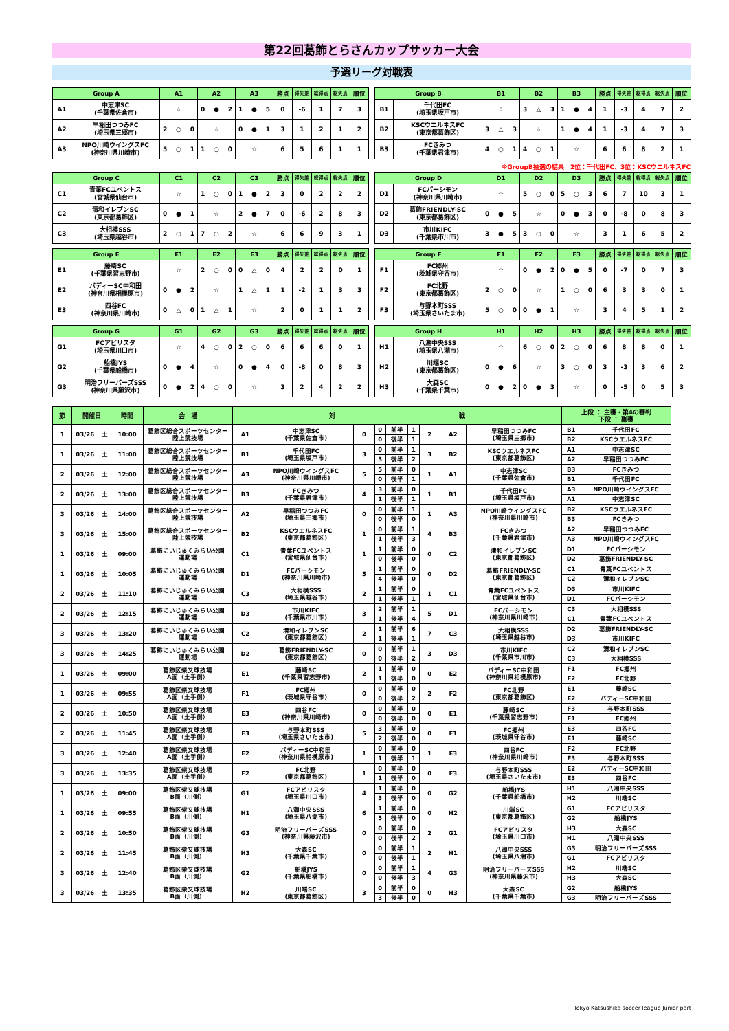第22回葛飾とらさんカップサッカー大会
予選リーグ対戦表
| Group A | | A1 | A2 | A3 | 勝点 | 得失差 | 総得点 | 総失点 | 順位 |
| --- | --- | --- | --- | --- | --- | --- | --- | --- | --- |
| A1 | 中志津SC (千葉県佐倉市) | ☆ | 0 ● 2 | 1 ● 5 | 0 | -6 | 1 | 7 | 3 |
| A2 | 早稲田つつみFC (埼玉県三郷市) | 2 ○ 0 | ☆ | 0 ● 1 | 3 | 1 | 2 | 1 | 2 |
| A3 | NPO川崎ウイングスFC (神奈川県川崎市) | 5 ○ 1 | 1 ○ 0 | ☆ | 6 | 5 | 6 | 1 | 1 |
| Group B | | B1 | B2 | B3 | 勝点 | 得失差 | 総得点 | 総失点 | 順位 |
| --- | --- | --- | --- | --- | --- | --- | --- | --- | --- |
| B1 | 千代田FC (埼玉県坂戸市) | ☆ | 3 △ 3 | 1 ● 4 | 1 | -3 | 4 | 7 | 2 |
| B2 | KSCウエルネスFC (東京都葛飾区) | 3 △ 3 | ☆ | 1 ● 4 | 1 | -3 | 4 | 7 | 3 |
| B3 | FCきみつ (千葉県君津市) | 4 ○ 1 | 4 ○ 1 | ☆ | 6 | 6 | 8 | 2 | 1 |
※GroupB抽選の結果　2位：千代田FC、3位：KSCウエルネスFC
| Group C | | C1 | C2 | C3 | 勝点 | 得失差 | 総得点 | 総失点 | 順位 |
| --- | --- | --- | --- | --- | --- | --- | --- | --- | --- |
| C1 | 青葉FCユベントス (宮城県仙台市) | ☆ | 1 ○ 0 | 1 ● 2 | 3 | 0 | 2 | 2 | 2 |
| C2 | 清和イレブンSC (東京都葛飾区) | 0 ● 1 | ☆ | 2 ● 7 | 0 | -6 | 2 | 8 | 3 |
| C3 | 大相模SSS (埼玉県越谷市) | 2 ○ 1 | 7 ○ 2 | ☆ | 6 | 6 | 9 | 3 | 1 |
| Group D | | D1 | D2 | D3 | 勝点 | 得失差 | 総得点 | 総失点 | 順位 |
| --- | --- | --- | --- | --- | --- | --- | --- | --- | --- |
| D1 | FCパーシモン (神奈川県川崎市) | ☆ | 5 ○ 0 | 5 ○ 3 | 6 | 7 | 10 | 3 | 1 |
| D2 | 葛飾FRIENDLY-SC (東京都葛飾区) | 0 ● 5 | ☆ | 0 ● 3 | 0 | -8 | 0 | 8 | 3 |
| D3 | 市川KIFC (千葉県市川市) | 3 ● 5 | 3 ○ 0 | ☆ | 3 | 1 | 6 | 5 | 2 |
| Group E | | E1 | E2 | E3 | 勝点 | 得失差 | 総得点 | 総失点 | 順位 |
| --- | --- | --- | --- | --- | --- | --- | --- | --- | --- |
| E1 | 藤崎SC (千葉県習志野市) | ☆ | 2 ○ 0 | 0 △ 0 | 4 | 2 | 2 | 0 | 1 |
| E2 | バディーSC中和田 (神奈川県相模原市) | 0 ● 2 | ☆ | 1 △ 1 | 1 | -2 | 1 | 3 | 3 |
| E3 | 四谷FC (神奈川県川崎市) | 0 △ 0 | 1 △ 1 | ☆ | 2 | 0 | 1 | 1 | 2 |
| Group F | | F1 | F2 | F3 | 勝点 | 得失差 | 総得点 | 総失点 | 順位 |
| --- | --- | --- | --- | --- | --- | --- | --- | --- | --- |
| F1 | FC郷州 (茨城県守谷市) | ☆ | 0 ● 2 | 0 ● 5 | 0 | -7 | 0 | 7 | 3 |
| F2 | FC北野 (東京都葛飾区) | 2 ○ 0 | ☆ | 1 ○ 0 | 6 | 3 | 3 | 0 | 1 |
| F3 | 与野本町SSS (埼玉県さいたま市) | 5 ○ 0 | 0 ● 1 | ☆ | 3 | 4 | 5 | 1 | 2 |
| Group G | | G1 | G2 | G3 | 勝点 | 得失差 | 総得点 | 総失点 | 順位 |
| --- | --- | --- | --- | --- | --- | --- | --- | --- | --- |
| G1 | FCアビリスタ (埼玉県川口市) | ☆ | 4 ○ 0 | 2 ○ 0 | 6 | 6 | 6 | 0 | 1 |
| G2 | 船橋JYS (千葉県船橋市) | 0 ● 4 | ☆ | 0 ● 4 | 0 | -8 | 0 | 8 | 3 |
| G3 | 明治フリーバーズSSS (神奈川県藤沢市) | 0 ● 2 | 4 ○ 0 | ☆ | 3 | 2 | 4 | 2 | 2 |
| Group H | | H1 | H2 | H3 | 勝点 | 得失差 | 総得点 | 総失点 | 順位 |
| --- | --- | --- | --- | --- | --- | --- | --- | --- | --- |
| H1 | 八潮中央SSS (埼玉県八潮市) | ☆ | 6 ○ 0 | 2 ○ 0 | 6 | 8 | 8 | 0 | 1 |
| H2 | 川端SC (東京都葛飾区) | 0 ● 6 | ☆ | 3 ○ 0 | 3 | -3 | 3 | 6 | 2 |
| H3 | 大森SC (千葉県千葉市) | 0 ● 2 | 0 ● 3 | ☆ | 0 | -5 | 0 | 5 | 3 |
| 節 | 開催日 | | 時間 | 会 場 | 対 戦 | | | | | | | | | 上段 ： 主審・第4の審判 下段 ： 副審 | |
| --- | --- | --- | --- | --- | --- | --- | --- | --- | --- | --- | --- | --- | --- | --- | --- |
| 1 | 03/26 | 土 | 10:00 | 葛飾区総合スポーツセンター 陸上競技場 | A1 | 中志津SC (千葉県佐倉市) | 0 | 0 | 前半 | 1 | 2 | A2 | 早稲田つつみFC (埼玉県三郷市) | B1 | 千代田FC |
| | | | | | | | | 0 | 後半 | 1 | | | | B2 | KSCウエルネスFC |
| 1 | 03/26 | 土 | 11:00 | 葛飾区総合スポーツセンター 陸上競技場 | B1 | 千代田FC (埼玉県坂戸市) | 3 | 0 | 前半 | 1 | 3 | B2 | KSCウエルネスFC (東京都葛飾区) | A1 | 中志津SC |
| | | | | | | | | 3 | 後半 | 2 | | | | A2 | 早稲田つつみFC |
| 2 | 03/26 | 土 | 12:00 | 葛飾区総合スポーツセンター 陸上競技場 | A3 | NPO川崎ウイングスFC (神奈川県川崎市) | 5 | 5 | 前半 | 0 | 1 | A1 | 中志津SC (千葉県佐倉市) | B3 | FCきみつ |
| | | | | | | | | 0 | 後半 | 1 | | | | B1 | 千代田FC |
| 2 | 03/26 | 土 | 13:00 | 葛飾区総合スポーツセンター 陸上競技場 | B3 | FCきみつ (千葉県君津市) | 4 | 3 | 前半 | 0 | 1 | B1 | 千代田FC (埼玉県坂戸市) | A3 | NPO川崎ウイングスFC |
| | | | | | | | | 1 | 後半 | 1 | | | | A1 | 中志津SC |
| 3 | 03/26 | 土 | 14:00 | 葛飾区総合スポーツセンター 陸上競技場 | A2 | 早稲田つつみFC (埼玉県三郷市) | 0 | 0 | 前半 | 1 | 1 | A3 | NPO川崎ウイングスFC (神奈川県川崎市) | B2 | KSCウエルネスFC |
| | | | | | | | | 0 | 後半 | 0 | | | | B3 | FCきみつ |
| 3 | 03/26 | 土 | 15:00 | 葛飾区総合スポーツセンター 陸上競技場 | B2 | KSCウエルネスFC (東京都葛飾区) | 1 | 0 | 前半 | 1 | 4 | B3 | FCきみつ (千葉県君津市) | A2 | 早稲田つつみFC |
| | | | | | | | | 1 | 後半 | 3 | | | | A3 | NPO川崎ウイングスFC |
| 1 | 03/26 | 土 | 09:00 | 葛飾にいじゅくみらい公園 運動場 | C1 | 青葉FCユベントス (宮城県仙台市) | 1 | 1 | 前半 | 0 | 0 | C2 | 清和イレブンSC (東京都葛飾区) | D1 | FCパーシモン |
| | | | | | | | | 0 | 後半 | 0 | | | | D2 | 葛飾FRIENDLY-SC |
| 1 | 03/26 | 土 | 10:05 | 葛飾にいじゅくみらい公園 運動場 | D1 | FCパーシモン (神奈川県川崎市) | 5 | 1 | 前半 | 0 | 0 | D2 | 葛飾FRIENDLY-SC (東京都葛飾区) | C1 | 青葉FCユベントス |
| | | | | | | | | 4 | 後半 | 0 | | | | C2 | 清和イレブンSC |
| 2 | 03/26 | 土 | 11:10 | 葛飾にいじゅくみらい公園 運動場 | C3 | 大相模SSS (埼玉県越谷市) | 2 | 1 | 前半 | 0 | 1 | C1 | 青葉FCユベントス (宮城県仙台市) | D3 | 市川KIFC |
| | | | | | | | | 1 | 後半 | 1 | | | | D1 | FCパーシモン |
| 2 | 03/26 | 土 | 12:15 | 葛飾にいじゅくみらい公園 運動場 | D3 | 市川KIFC (千葉県市川市) | 3 | 2 | 前半 | 1 | 5 | D1 | FCパーシモン (神奈川県川崎市) | C3 | 大相模SSS |
| | | | | | | | | 1 | 後半 | 4 | | | | C1 | 青葉FCユベントス |
| 3 | 03/26 | 土 | 13:20 | 葛飾にいじゅくみらい公園 運動場 | C2 | 清和イレブンSC (東京都葛飾区) | 2 | 1 | 前半 | 6 | 7 | C3 | 大相模SSS (埼玉県越谷市) | D2 | 葛飾FRIENDLY-SC |
| | | | | | | | | 1 | 後半 | 1 | | | | D3 | 市川KIFC |
| 3 | 03/26 | 土 | 14:25 | 葛飾にいじゅくみらい公園 運動場 | D2 | 葛飾FRIENDLY-SC (東京都葛飾区) | 0 | 0 | 前半 | 1 | 3 | D3 | 市川KIFC (千葉県市川市) | C2 | 清和イレブンSC |
| | | | | | | | | 0 | 後半 | 2 | | | | C3 | 大相模SSS |
| 1 | 03/26 | 土 | 09:00 | 葛飾区柴又球技場 A面（土手側） | E1 | 藤崎SC (千葉県習志野市) | 2 | 1 | 前半 | 0 | 0 | E2 | バディーSC中和田 (神奈川県相模原市) | F1 | FC郷州 |
| | | | | | | | | 1 | 後半 | 0 | | | | F2 | FC北野 |
| 1 | 03/26 | 土 | 09:55 | 葛飾区柴又球技場 A面（土手側） | F1 | FC郷州 (茨城県守谷市) | 0 | 0 | 前半 | 0 | 2 | F2 | FC北野 (東京都葛飾区) | E1 | 藤崎SC |
| | | | | | | | | 0 | 後半 | 2 | | | | E2 | バディーSC中和田 |
| 2 | 03/26 | 土 | 10:50 | 葛飾区柴又球技場 A面（土手側） | E3 | 四谷FC (神奈川県川崎市) | 0 | 0 | 前半 | 0 | 0 | E1 | 藤崎SC (千葉県習志野市) | F3 | 与野本町SSS |
| | | | | | | | | 0 | 後半 | 0 | | | | F1 | FC郷州 |
| 2 | 03/26 | 土 | 11:45 | 葛飾区柴又球技場 A面（土手側） | F3 | 与野本町SSS (埼玉県さいたま市) | 5 | 3 | 前半 | 0 | 0 | F1 | FC郷州 (茨城県守谷市) | E3 | 四谷FC |
| | | | | | | | | 2 | 後半 | 0 | | | | E1 | 藤崎SC |
| 3 | 03/26 | 土 | 12:40 | 葛飾区柴又球技場 A面（土手側） | E2 | バディーSC中和田 (神奈川県相模原市) | 1 | 0 | 前半 | 0 | 1 | E3 | 四谷FC (神奈川県川崎市) | F2 | FC北野 |
| | | | | | | | | 1 | 後半 | 1 | | | | F3 | 与野本町SSS |
| 3 | 03/26 | 土 | 13:35 | 葛飾区柴又球技場 A面（土手側） | F2 | FC北野 (東京都葛飾区) | 1 | 0 | 前半 | 0 | 0 | F3 | 与野本町SSS (埼玉県さいたま市) | E2 | バディーSC中和田 |
| | | | | | | | | 1 | 後半 | 0 | | | | E3 | 四谷FC |
| 1 | 03/26 | 土 | 09:00 | 葛飾区柴又球技場 B面（川側） | G1 | FCアビリスタ (埼玉県川口市) | 4 | 1 | 前半 | 0 | 0 | G2 | 船橋JYS (千葉県船橋市) | H1 | 八潮中央SSS |
| | | | | | | | | 3 | 後半 | 0 | | | | H2 | 川端SC |
| 1 | 03/26 | 土 | 09:55 | 葛飾区柴又球技場 B面（川側） | H1 | 八潮中央SSS (埼玉県八潮市) | 6 | 1 | 前半 | 0 | 0 | H2 | 川端SC (東京都葛飾区) | G1 | FCアビリスタ |
| | | | | | | | | 5 | 後半 | 0 | | | | G2 | 船橋JYS |
| 2 | 03/26 | 土 | 10:50 | 葛飾区柴又球技場 B面（川側） | G3 | 明治フリーバーズSSS (神奈川県藤沢市) | 0 | 0 | 前半 | 0 | 2 | G1 | FCアビリスタ (埼玉県川口市) | H3 | 大森SC |
| | | | | | | | | 0 | 後半 | 2 | | | | H1 | 八潮中央SSS |
| 2 | 03/26 | 土 | 11:45 | 葛飾区柴又球技場 B面（川側） | H3 | 大森SC (千葉県千葉市) | 0 | 0 | 前半 | 1 | 2 | H1 | 八潮中央SSS (埼玉県八潮市) | G3 | 明治フリーバーズSSS |
| | | | | | | | | 0 | 後半 | 1 | | | | G1 | FCアビリスタ |
| 3 | 03/26 | 土 | 12:40 | 葛飾区柴又球技場 B面（川側） | G2 | 船橋JYS (千葉県船橋市) | 0 | 0 | 前半 | 1 | 4 | G3 | 明治フリーバーズSSS (神奈川県藤沢市) | H2 | 川端SC |
| | | | | | | | | 0 | 後半 | 3 | | | | H3 | 大森SC |
| 3 | 03/26 | 土 | 13:35 | 葛飾区柴又球技場 B面（川側） | H2 | 川端SC (東京都葛飾区) | 3 | 0 | 前半 | 0 | 0 | H3 | 大森SC (千葉県千葉市) | G2 | 船橋JYS |
| | | | | | | | | 3 | 後半 | 0 | | | | G3 | 明治フリーバーズSSS |
Tokyo Katsushika soccer league Junior part